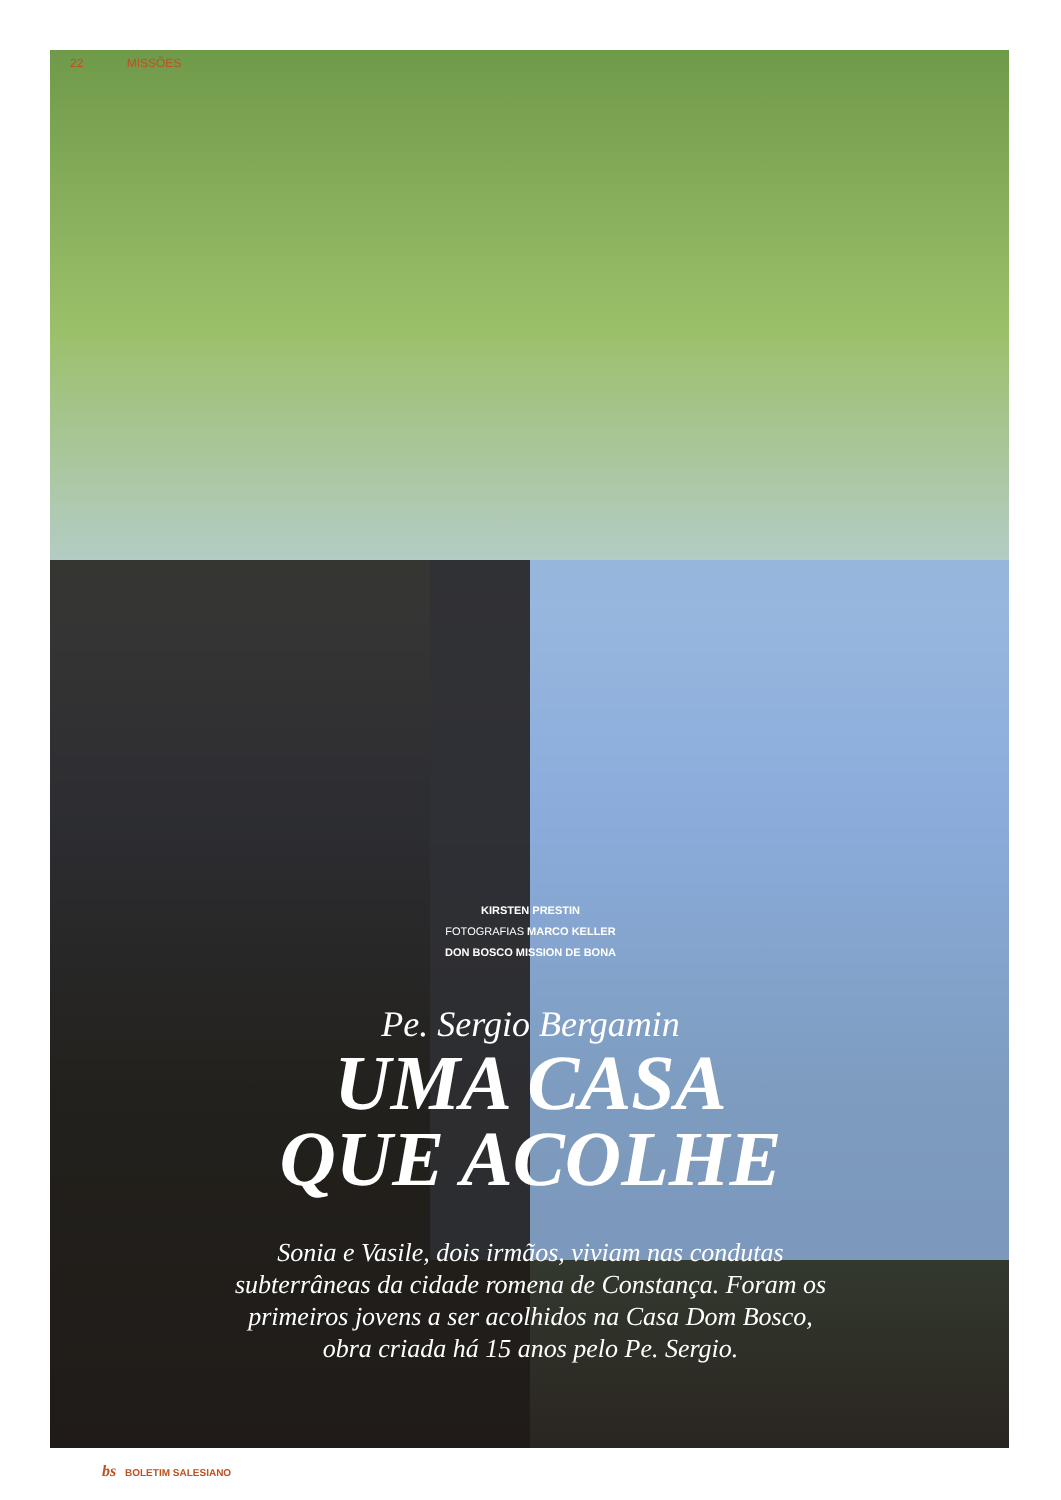22 MISSÕES
KIRSTEN PRESTIN
FOTOGRAFIAS MARCO KELLER
DON BOSCO MISSION DE BONA
Pe. Sergio Bergamin
UMA CASA
QUE ACOLHE
Sonia e Vasile, dois irmãos, viviam nas condutas subterrâneas da cidade romena de Constança. Foram os primeiros jovens a ser acolhidos na Casa Dom Bosco, obra criada há 15 anos pelo Pe. Sergio.
bs BOLETIM SALESIANO